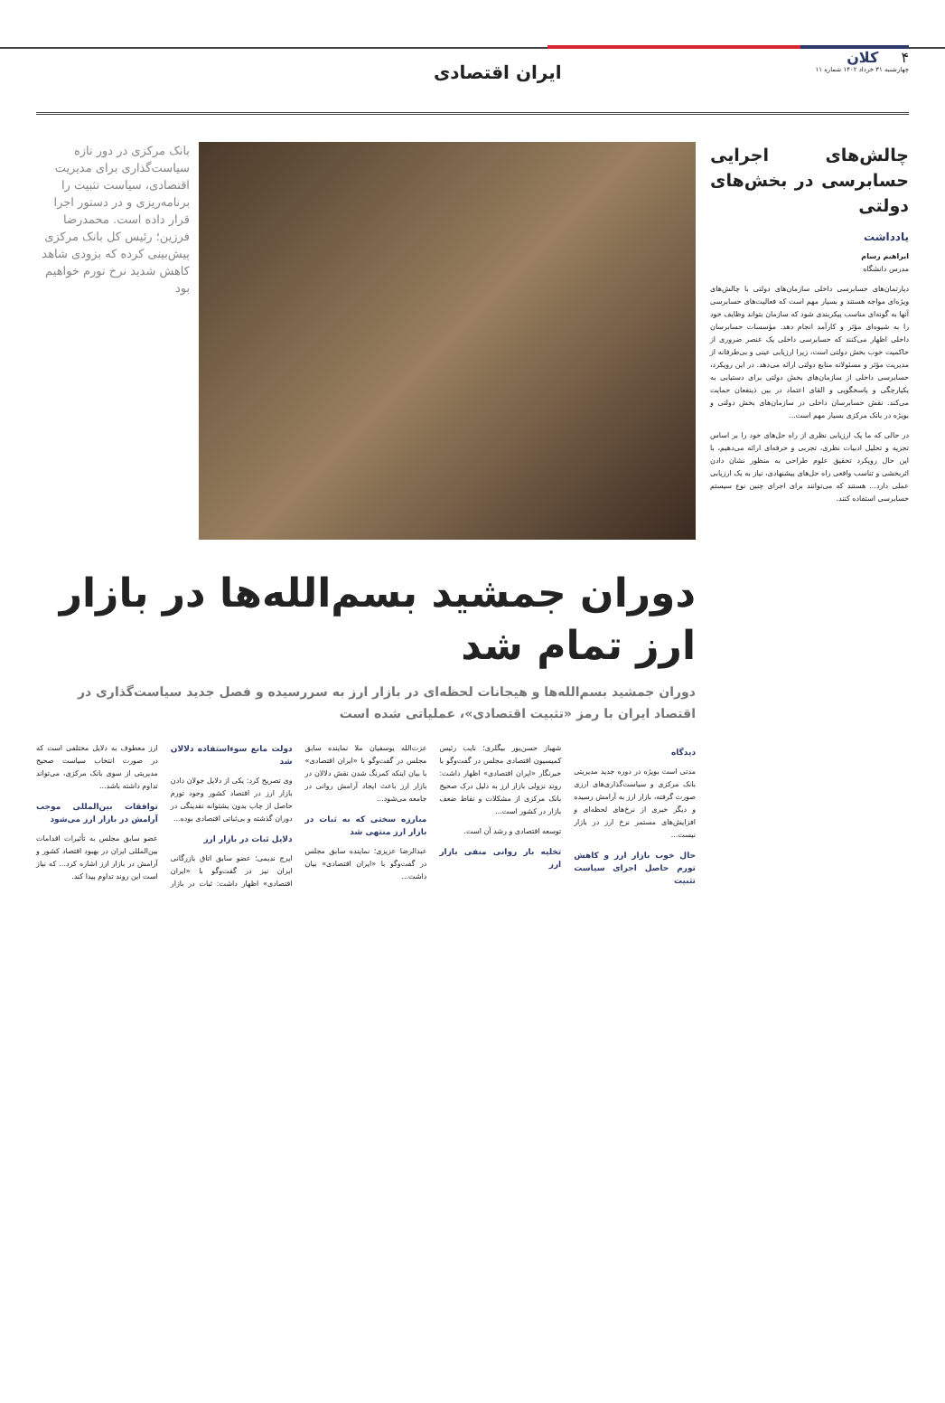۴ کلان
چهارشنبه ۳۱ خرداد ۱۴۰۲ شماره ۱۱
ایران اقتصادی
چالش‌های اجرایی حسابرسی در بخش‌های دولتی
یادداشت
ابراهیم رسام
مدرس دانشگاه
دپارتمان‌های حسابرسی داخلی سازمان‌های دولتی با چالش‌های ویژه‌ای مواجه هستند و بسیار مهم است که فعالیت‌های حسابرسی آنها به گونه‌ای مناسب پیکربندی شود که سازمان بتواند وظایف خود را به شیوه‌ای مؤثر و کارآمد انجام دهد. مؤسسات حسابرسان داخلی اظهار می‌کنند که حسابرسی داخلی یک عنصر ضروری از حاکمیت خوب بخش دولتی است، زیرا ارزیابی عینی و بی‌طرفانه از مدیریت مؤثر و مسئولانه منابع دولتی ارائه می‌دهد. در این رویکرد، حسابرسی داخلی از سازمان‌های بخش دولتی برای دستیابی به یکپارچگی و پاسخگویی و القای اعتماد در بین ذینفعان حمایت می‌کند. نقش حسابرسان داخلی در سازمان‌های بخش دولتی و بویژه در بانک مرکزی بسیار مهم است...
در حالی که ما یک ارزیابی نظری از راه حل‌های خود را بر اساس تجزیه و تحلیل ادبیات نظری، تجربی و حرفه‌ای ارائه می‌دهیم، با این حال رویکرد تحقیق علوم طراحی به منظور نشان دادن اثربخشی و تناسب واقعی راه حل‌های پیشنهادی، نیاز به یک ارزیابی عملی دارد... هستند که می‌توانند برای اجرای چنین نوع سیستم حسابرسی استفاده کنند.
بانک مرکزی در دور تازه سیاست‌گذاری برای مدیریت اقتصادی، سیاست تثبیت را برنامه‌ریزی و در دستور اجرا قرار داده است. محمدرضا فرزین؛ رئیس کل بانک مرکزی پیش‌بینی کرده که بزودی شاهد کاهش شدید نرخ تورم خواهیم بود
دوران جمشید بسم‌الله‌ها در بازار ارز تمام شد
دوران جمشید بسم‌الله‌ها و هیجانات لحظه‌ای در بازار ارز به سررسیده و فصل جدید سیاست‌گذاری در اقتصاد ایران با رمز «تثبیت اقتصادی»، عملیاتی شده است
دیدگاه
مدتی است بویژه در دوره جدید مدیریتی بانک مرکزی و سیاست‌گذاری‌های ارزی صورت گرفته، بازار ارز به آرامش رسیده و دیگر خبری از نرخ‌های لحظه‌ای و افزایش‌های مستمر نرخ ارز در بازار نیست...
حال خوب بازار ارز و کاهش تورم حاصل اجرای سیاست تثبیت
شهباز حسن‌پور بیگلری؛ نایب رئیس کمیسیون اقتصادی مجلس در گفت‌وگو با خبرنگار «ایران اقتصادی» اظهار داشت: روند نزولی بازار ارز به دلیل درک صحیح بانک مرکزی از مشکلات و نقاط ضعف بازار در کشور است...
توسعه اقتصادی و رشد آن است.
تخلیه بار روانی منفی بازار ارز
عزت‌الله یوسفیان ملا نماینده سابق مجلس در گفت‌وگو با «ایران اقتصادی» با بیان اینکه کمرنگ شدن نقش دلالان در بازار ارز باعث ایجاد آرامش روانی در جامعه می‌شود...
مبارزه سختی که به ثبات در بازار ارز منتهی شد
عبدالرضا عزیزی؛ نماینده سابق مجلس در گفت‌وگو با «ایران اقتصادی» بیان داشت...
دولت مانع سوء‌استفاده دلالان شد
وی تصریح کرد: یکی از دلایل جولان دادن بازار ارز در اقتصاد کشور وجود تورم حاصل از چاپ بدون پشتوانه نقدینگی در دوران گذشته و بی‌ثباتی اقتصادی بوده...
دلایل ثبات در بازار ارز
ایرج ندیمی؛ عضو سابق اتاق بازرگانی ایران نیز در گفت‌وگو با «ایران اقتصادی» اظهار داشت: ثبات در بازار ارز معطوف به دلایل مختلفی است که در صورت انتخاب سیاست صحیح مدیریتی از سوی بانک مرکزی، می‌تواند تداوم داشته باشد...
توافقات بین‌المللی موجب آرامش در بازار ارز می‌شود
عضو سابق مجلس به تأثیرات اقدامات بین‌المللی ایران در بهبود اقتصاد کشور و آرامش در بازار ارز اشاره کرد... که نیاز است این روند تداوم پیدا کند.